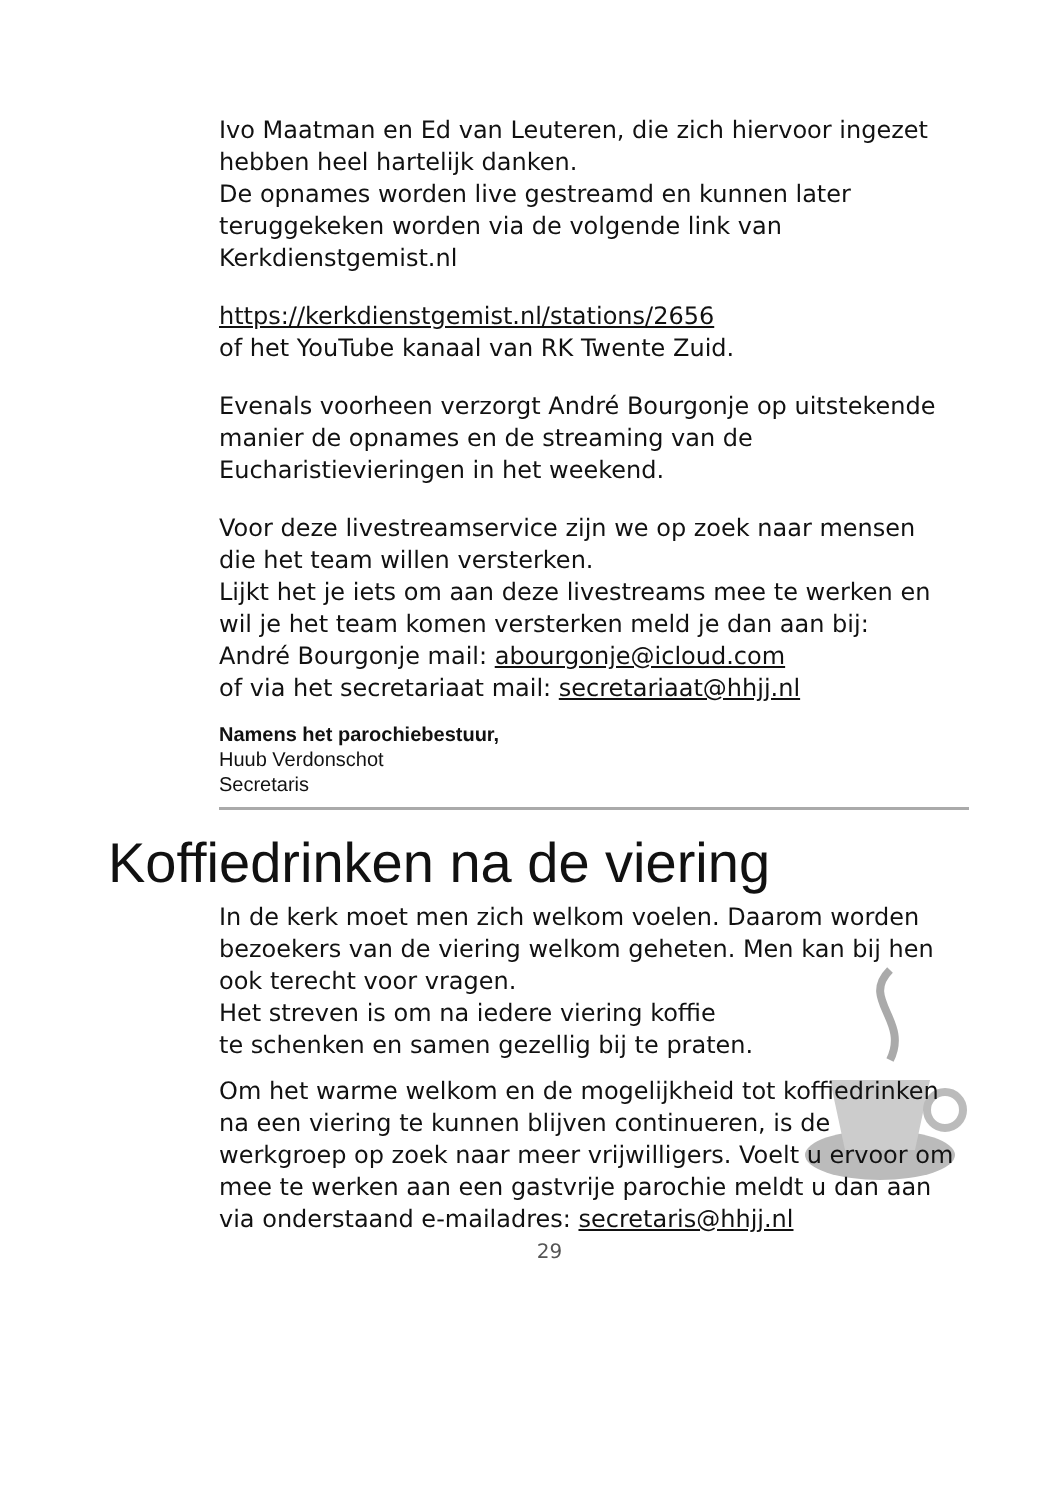Ivo Maatman en Ed van Leuteren, die zich hiervoor ingezet hebben heel hartelijk danken.
De opnames worden live gestreamd en kunnen later teruggekeken worden via de volgende link van Kerkdienstgemist.nl
https://kerkdienstgemist.nl/stations/2656
of het YouTube kanaal van RK Twente Zuid.
Evenals voorheen verzorgt André Bourgonje op uitstekende manier de opnames en de streaming van de Eucharistievieringen in het weekend.
Voor deze livestreamservice zijn we op zoek naar mensen die het team willen versterken.
Lijkt het je iets om aan deze livestreams mee te werken en wil je het team komen versterken meld je dan aan bij:
André Bourgonje mail: abourgonje@icloud.com
of via het secretariaat mail: secretariaat@hhjj.nl
Namens het parochiebestuur,
Huub Verdonschot
Secretaris
Koffiedrinken na de viering
In de kerk moet men zich welkom voelen. Daarom worden bezoekers van de viering welkom geheten. Men kan bij hen ook terecht voor vragen.
Het streven is om na iedere viering koffie
te schenken en samen gezellig bij te praten.
Om het warme welkom en de mogelijkheid tot koffiedrinken na een viering te kunnen blijven continueren, is de werkgroep op zoek naar meer vrijwilligers. Voelt u ervoor om mee te werken aan een gastvrije parochie meldt u dan aan via onderstaand e-mailadres: secretaris@hhjj.nl
29